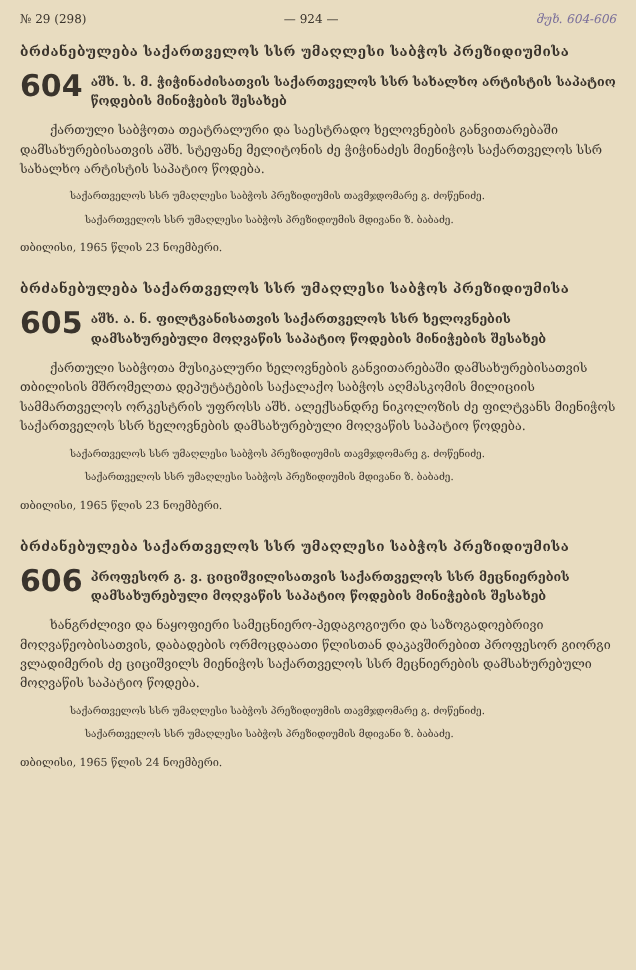№ 29 (298) — 924 — მუხ. 604-606
ბრძანებულება საქართველოს სსრ უმაღლესი საბჭოს პრეზიდიუმისა
604 აშხ. ს. მ. ჭიჭინაძისათვის საქართველოს სსრ სახალხო არტისტის საპატიო წოდების მინიჭების შესახებ
ქართული საბჭოთა თეატრალური და საესტრადო ხელოვნების განვითარებაში დამსახურებისათვის აშხ. სტეფანე მელიტონის ძე ჭიჭინაძეს მიენიჭოს საქართველოს სსრ სახალხო არტისტის საპატიო წოდება.
საქართველოს სსრ უმაღლესი საბჭოს პრეზიდიუმის თავმჯდომარე გ. ძოწენიძე.
საქართველოს სსრ უმაღლესი საბჭოს პრეზიდიუმის მდივანი ზ. ბაბაძე.
თბილისი, 1965 წლის 23 ნოემბერი.
ბრძანებულება საქართველოს სსრ უმაღლესი საბჭოს პრეზიდიუმისა
605 აშხ. ა. ნ. ფილტვანისათვის საქართველოს სსრ ხელოვნების დამსახურებული მოღვაწის საპატიო წოდების მინიჭების შესახებ
ქართული საბჭოთა მუსიკალური ხელოვნების განვითარებაში დამსახურებისათვის თბილისის მშრომელთა დეპუტატების საქალაქო საბჭოს აღმასკომის მილიციის სამმართველოს ორკესტრის უფროსს აშხ. ალექსანდრე ნიკოლოზის ძე ფილტვანს მიენიჭოს საქართველოს სსრ ხელოვნების დამსახურებული მოღვაწის საპატიო წოდება.
საქართველოს სსრ უმაღლესი საბჭოს პრეზიდიუმის თავმჯდომარე გ. ძოწენიძე.
საქართველოს სსრ უმაღლესი საბჭოს პრეზიდიუმის მდივანი ზ. ბაბაძე.
თბილისი, 1965 წლის 23 ნოემბერი.
ბრძანებულება საქართველოს სსრ უმაღლესი საბჭოს პრეზიდიუმისა
606 პროფესორ გ. ვ. ციციშვილისათვის საქართველოს სსრ მეცნიერების დამსახურებული მოღვაწის საპატიო წოდების მინიჭების შესახებ
ხანგრძლივი და ნაყოფიერი სამეცნიერო-პედაგოგიური და საზოგადოებრივი მოღვაწეობისათვის, დაბადების ორმოცდაათი წლისთან დაკავშირებით პროფესორ გიორგი ვლადიმერის ძე ციციშვილს მიენიჭოს საქართველოს სსრ მეცნიერების დამსახურებული მოღვაწის საპატიო წოდება.
საქართველოს სსრ უმაღლესი საბჭოს პრეზიდიუმის თავმჯდომარე გ. ძოწენიძე.
საქართველოს სსრ უმაღლესი საბჭოს პრეზიდიუმის მდივანი ზ. ბაბაძე.
თბილისი, 1965 წლის 24 ნოემბერი.